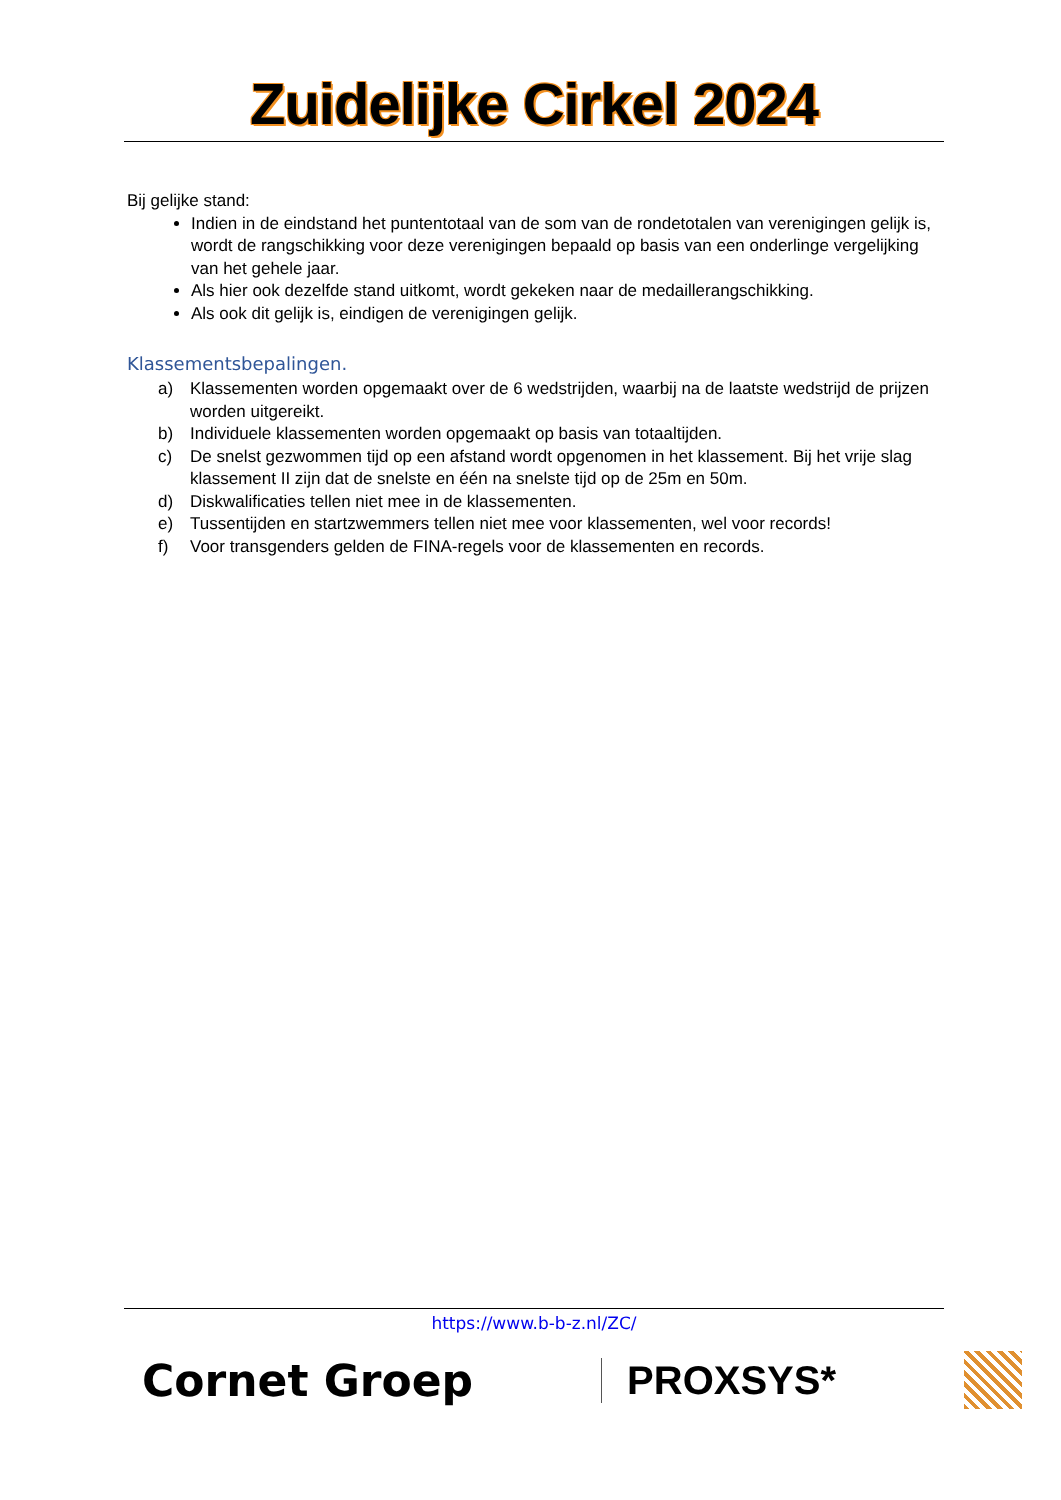Zuidelijke Cirkel 2024
Bij gelijke stand:
Indien in de eindstand het puntentotaal van de som van de rondetotalen van verenigingen gelijk is, wordt de rangschikking voor deze verenigingen bepaald op basis van een onderlinge vergelijking van het gehele jaar.
Als hier ook dezelfde stand uitkomt, wordt gekeken naar de medaillerangschikking.
Als ook dit gelijk is, eindigen de verenigingen gelijk.
Klassementsbepalingen.
a)
Klassementen worden opgemaakt over de 6 wedstrijden, waarbij na de laatste wedstrijd de prijzen worden uitgereikt.
b)
Individuele klassementen worden opgemaakt op basis van totaaltijden.
c)
De snelst gezwommen tijd op een afstand wordt opgenomen in het klassement. Bij het vrije slag klassement II zijn dat de snelste en één na snelste tijd op de 25m en 50m.
d)
Diskwalificaties tellen niet mee in de klassementen.
e)
Tussentijden en startzwemmers tellen niet mee voor klassementen, wel voor records!
f)
Voor transgenders gelden de FINA-regels voor de klassementen en records.
https://www.b-b-z.nl/ZC/
Cornet Groep PROXSYS*